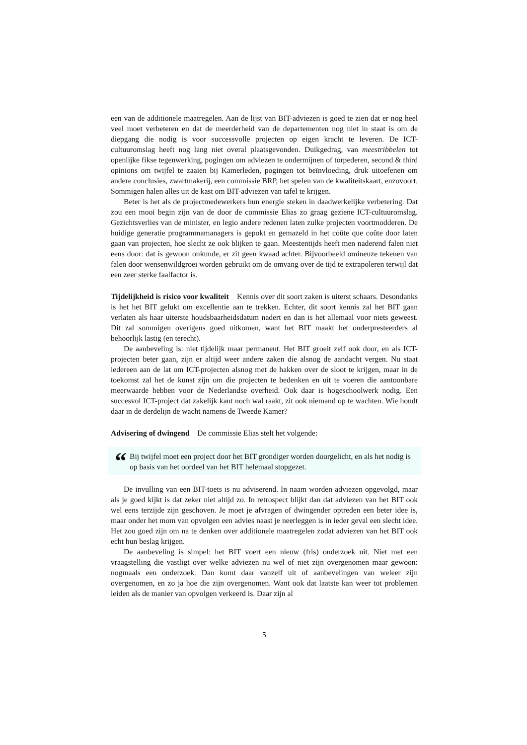een van de additionele maatregelen. Aan de lijst van BIT-adviezen is goed te zien dat er nog heel veel moet verbeteren en dat de meerderheid van de departementen nog niet in staat is om de diepgang die nodig is voor successvolle projecten op eigen kracht te leveren. De ICT-cultuuromslag heeft nog lang niet overal plaatsgevonden. Duikgedrag, van meestribbelen tot openlijke fikse tegenwerking, pogingen om adviezen te onder­mijnen of torpederen, second & third opinions om twijfel te zaaien bij Kamerleden, pogingen tot beïnvloeding, druk uitoefenen om andere conclusies, zwartmakerij, een commissie BRP, het spelen van de kwaliteitskaart, enzovoort. Sommigen halen alles uit de kast om BIT-adviezen van tafel te krijgen.
Beter is het als de projectmedewerkers hun energie steken in daadwerkelijke verbe­tering. Dat zou een mooi begin zijn van de door de commissie Elias zo graag geziene ICT-cultuuromslag. Gezichtsverlies van de minister, en legio andere redenen laten zulke projecten voortmodderen. De huidige generatie programmamanagers is gepokt en gemazeld in het coûte que coûte door laten gaan van projecten, hoe slecht ze ook blijken te gaan. Meestentijds heeft men naderend falen niet eens door: dat is gewoon onkunde, er zit geen kwaad achter. Bijvoorbeeld omineuze tekenen van falen door wensenwildgroei worden gebruikt om de omvang over de tijd te extrapoleren terwijl dat een zeer sterke faalfactor is.
Tijdelijkheid is risico voor kwaliteit Kennis over dit soort zaken is uiterst schaars. Desondanks is het het BIT gelukt om excellentie aan te trekken. Echter, dit soort kennis zal het BIT gaan verlaten als haar uiterste houdsbaarheidsdatum nadert en dan is het allemaal voor niets geweest. Dit zal sommigen overigens goed uitkomen, want het BIT maakt het onderpresteerders al behoorlijk lastig (en terecht).
De aanbeveling is: niet tijdelijk maar permanent. Het BIT groeit zelf ook door, en als ICT-projecten beter gaan, zijn er altijd weer andere zaken die alsnog de aandacht vergen. Nu staat iedereen aan de lat om ICT-projecten alsnog met de hakken over de sloot te krijgen, maar in de toekomst zal het de kunst zijn om die projecten te bedenken en uit te voeren die aantoonbare meerwaarde hebben voor de Nederlandse overheid. Ook daar is hogeschoolwerk nodig. Een succesvol ICT-project dat zakelijk kant noch wal raakt, zit ook niemand op te wachten. Wie houdt daar in de derdelijn de wacht namens de Tweede Kamer?
Advisering of dwingend De commissie Elias stelt het volgende:
“Bij twijfel moet een project door het BIT grondiger worden doorgelicht, en als het nodig is op basis van het oordeel van het BIT helemaal stopgezet.
De invulling van een BIT-toets is nu adviserend. In naam worden adviezen opge­volgd, maar als je goed kijkt is dat zeker niet altijd zo. In retrospect blijkt dan dat adviezen van het BIT ook wel eens terzijde zijn geschoven. Je moet je afvragen of dwingender optreden een beter idee is, maar onder het mom van opvolgen een advies naast je neerleggen is in ieder geval een slecht idee. Het zou goed zijn om na te denken over additionele maatregelen zodat adviezen van het BIT ook echt hun beslag krijgen.
De aanbeveling is simpel: het BIT voert een nieuw (fris) onderzoek uit. Niet met een vraagstelling die vastligt over welke adviezen nu wel of niet zijn overgenomen maar gewoon: nogmaals een onderzoek. Dan komt daar vanzelf uit of aanbevelingen van weleer zijn overgenomen, en zo ja hoe die zijn overgenomen. Want ook dat laatste kan weer tot problemen leiden als de manier van opvolgen verkeerd is. Daar zijn al
5